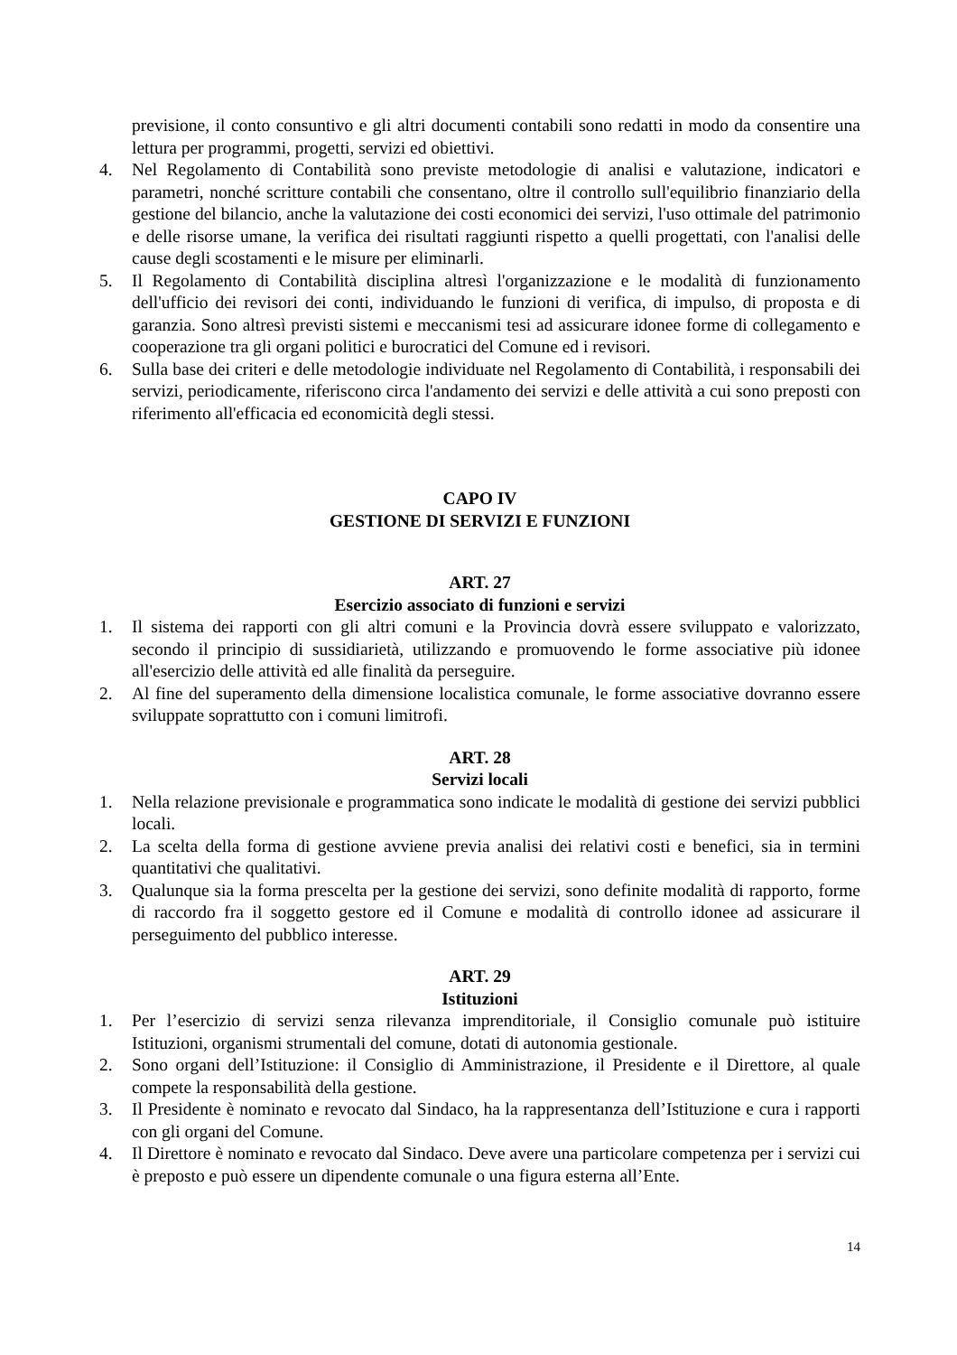previsione, il conto consuntivo e gli altri documenti contabili sono redatti in modo da consentire una lettura per programmi, progetti, servizi ed obiettivi.
4. Nel Regolamento di Contabilità sono previste metodologie di analisi e valutazione, indicatori e parametri, nonché scritture contabili che consentano, oltre il controllo sull'equilibrio finanziario della gestione del bilancio, anche la valutazione dei costi economici dei servizi, l'uso ottimale del patrimonio e delle risorse umane, la verifica dei risultati raggiunti rispetto a quelli progettati, con l'analisi delle cause degli scostamenti e le misure per eliminarli.
5. Il Regolamento di Contabilità disciplina altresì l'organizzazione e le modalità di funzionamento dell'ufficio dei revisori dei conti, individuando le funzioni di verifica, di impulso, di proposta e di garanzia. Sono altresì previsti sistemi e meccanismi tesi ad assicurare idonee forme di collegamento e cooperazione tra gli organi politici e burocratici del Comune ed i revisori.
6. Sulla base dei criteri e delle metodologie individuate nel Regolamento di Contabilità, i responsabili dei servizi, periodicamente, riferiscono circa l'andamento dei servizi e delle attività a cui sono preposti con riferimento all'efficacia ed economicità degli stessi.
CAPO IV
GESTIONE DI SERVIZI E FUNZIONI
ART. 27
Esercizio associato di funzioni e servizi
1. Il sistema dei rapporti con gli altri comuni e la Provincia dovrà essere sviluppato e valorizzato, secondo il principio di sussidiarietà, utilizzando e promuovendo le forme associative più idonee all'esercizio delle attività ed alle finalità da perseguire.
2. Al fine del superamento della dimensione localistica comunale, le forme associative dovranno essere sviluppate soprattutto con i comuni limitrofi.
ART. 28
Servizi locali
1. Nella relazione previsionale e programmatica sono indicate le modalità di gestione dei servizi pubblici locali.
2. La scelta della forma di gestione avviene previa analisi dei relativi costi e benefici, sia in termini quantitativi che qualitativi.
3. Qualunque sia la forma prescelta per la gestione dei servizi, sono definite modalità di rapporto, forme di raccordo fra il soggetto gestore ed il Comune e modalità di controllo idonee ad assicurare il perseguimento del pubblico interesse.
ART. 29
Istituzioni
1. Per l’esercizio di servizi senza rilevanza imprenditoriale, il Consiglio comunale può istituire Istituzioni, organismi strumentali del comune, dotati di autonomia gestionale.
2. Sono organi dell’Istituzione: il Consiglio di Amministrazione, il Presidente e il Direttore, al quale compete la responsabilità della gestione.
3. Il Presidente è nominato e revocato dal Sindaco, ha la rappresentanza dell’Istituzione e cura i rapporti con gli organi del Comune.
4. Il Direttore è nominato e revocato dal Sindaco. Deve avere una particolare competenza per i servizi cui è preposto e può essere un dipendente comunale o una figura esterna all’Ente.
14